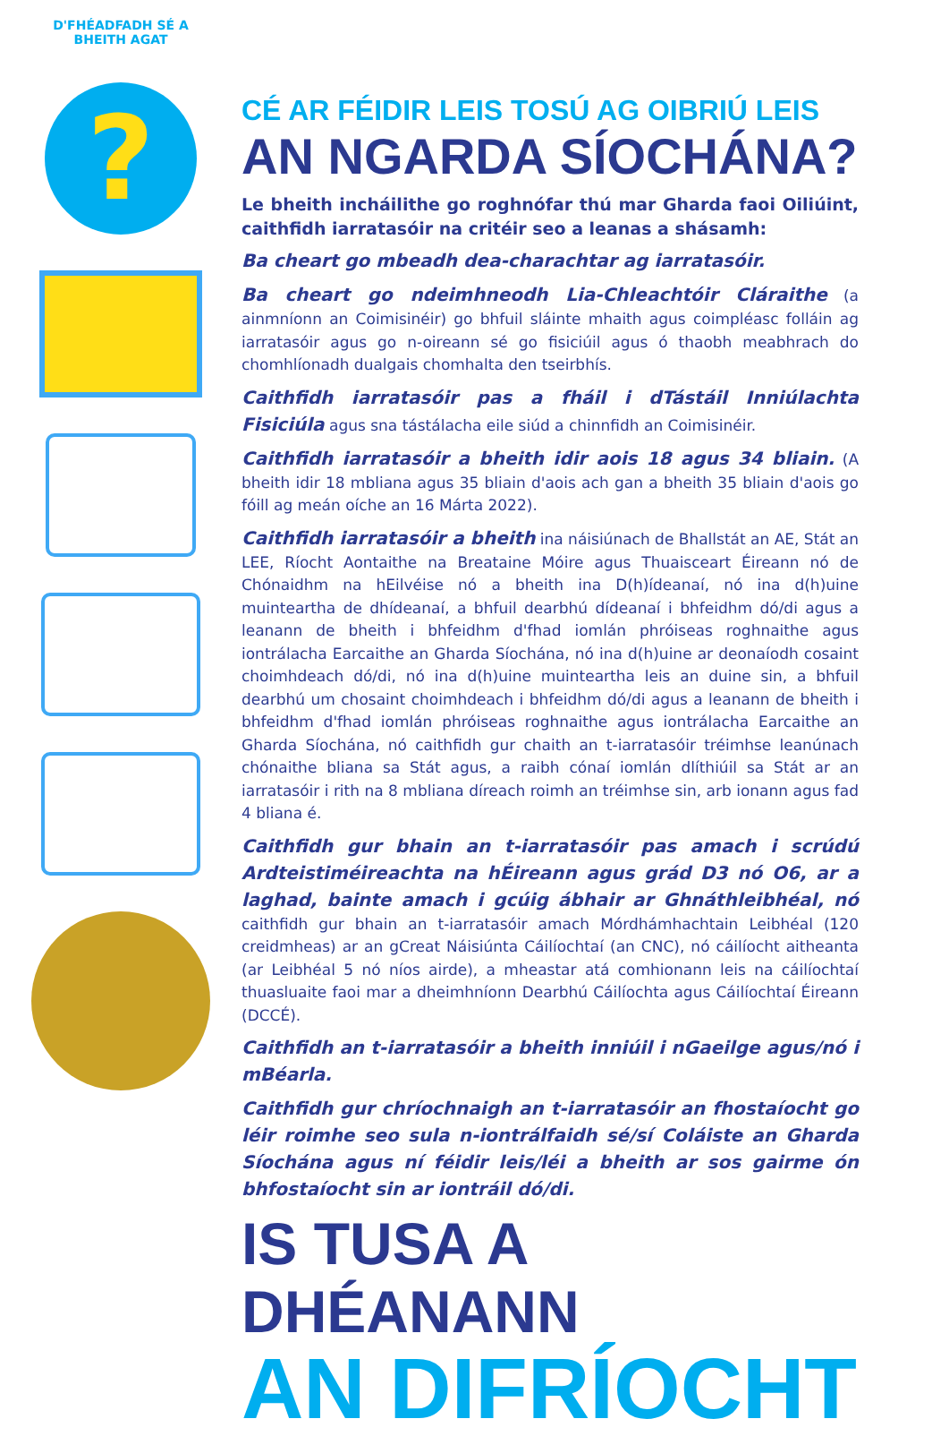D'FHÉADFADH SÉ A BHEITH AGAT
?
CÉ AR FÉIDIR LEIS TOSÚ AG OIBRIÚ LEIS
AN NGARDA SÍOCHÁNA?
Le bheith incháilithe go roghnófar thú mar Gharda faoi Oiliúint, caithfidh iarratasóir na critéir seo a leanas a shásamh:
Ba cheart go mbeadh dea-charachtar ag iarratasóir.
Ba cheart go ndeimhneodh Lia-Chleachtóir Cláraithe (a ainmníonn an Coimisinéir) go bhfuil sláinte mhaith agus coimpléasc folláin ag iarratasóir agus go n-oireann sé go fisiciúil agus ó thaobh meabhrach do chomhlíonadh dualgais chomhalta den tseirbhís.
Caithfidh iarratasóir pas a fháil i dTástáil Inniúlachta Fisiciúla agus sna tástálacha eile siúd a chinnfidh an Coimisinéir.
Caithfidh iarratasóir a bheith idir aois 18 agus 34 bliain. (A bheith idir 18 mbliana agus 35 bliain d'aois ach gan a bheith 35 bliain d'aois go fóill ag meán oíche an 16 Márta 2022).
Caithfidh iarratasóir a bheith ina náisiúnach de Bhallstát an AE, Stát an LEE, Ríocht Aontaithe na Breataine Móire agus Thuaisceart Éireann nó de Chónaidhm na hEilvéise nó a bheith ina D(h)ídeanaí, nó ina d(h)uine muinteartha de dhídeanaí, a bhfuil dearbhú dídeanaí i bhfeidhm dó/di agus a leanann de bheith i bhfeidhm d'fhad iomlán phróiseas roghnaithe agus iontrálacha Earcaithe an Gharda Síochána, nó ina d(h)uine ar deonaíodh cosaint choimhdeach dó/di, nó ina d(h)uine muinteartha leis an duine sin, a bhfuil dearbhú um chosaint choimhdeach i bhfeidhm dó/di agus a leanann de bheith i bhfeidhm d'fhad iomlán phróiseas roghnaithe agus iontrálacha Earcaithe an Gharda Síochána, nó caithfidh gur chaith an t-iarratasóir tréimhse leanúnach chónaithe bliana sa Stát agus, a raibh cónaí iomlán dlíthiúil sa Stát ar an iarratasóir i rith na 8 mbliana díreach roimh an tréimhse sin, arb ionann agus fad 4 bliana é.
Caithfidh gur bhain an t-iarratasóir pas amach i scrúdú Ardteistiméireachta na hÉireann agus grád D3 nó O6, ar a laghad, bainte amach i gcúig ábhair ar Ghnáthleibhéal, nó caithfidh gur bhain an t-iarratasóir amach Mórdhámhachtain Leibhéal (120 creidmheas) ar an gCreat Náisiúnta Cáilíochtaí (an CNC), nó cáilíocht aitheanta (ar Leibhéal 5 nó níos airde), a mheastar atá comhionann leis na cáilíochtaí thuasluaite faoi mar a dheimhníonn Dearbhú Cáilíochta agus Cáilíochtaí Éireann (DCCÉ).
Caithfidh an t-iarratasóir a bheith inniúil i nGaeilge agus/nó i mBéarla.
Caithfidh gur chríochnaigh an t-iarratasóir an fhostaíocht go léir roimhe seo sula n-iontrálfaidh sé/sí Coláiste an Gharda Síochána agus ní féidir leis/léi a bheith ar sos gairme ón bhfostaíocht sin ar iontráil dó/di.
IS TUSA A DHÉANANN
AN DIFRÍOCHT